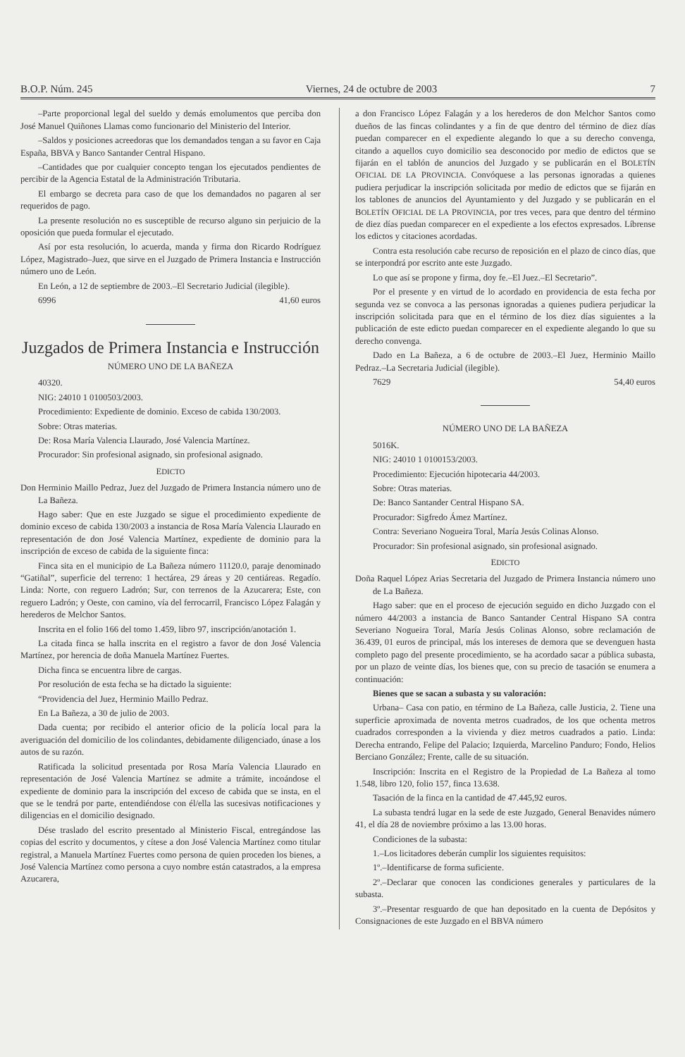B.O.P. Núm. 245 Viernes, 24 de octubre de 2003 7
–Parte proporcional legal del sueldo y demás emolumentos que perciba don José Manuel Quiñones Llamas como funcionario del Ministerio del Interior.
–Saldos y posiciones acreedoras que los demandados tengan a su favor en Caja España, BBVA y Banco Santander Central Hispano.
–Cantidades que por cualquier concepto tengan los ejecutados pendientes de percibir de la Agencia Estatal de la Administración Tributaria.
El embargo se decreta para caso de que los demandados no pagaren al ser requeridos de pago.
La presente resolución no es susceptible de recurso alguno sin perjuicio de la oposición que pueda formular el ejecutado.
Así por esta resolución, lo acuerda, manda y firma don Ricardo Rodríguez López, Magistrado–Juez, que sirve en el Juzgado de Primera Instancia e Instrucción número uno de León.
En León, a 12 de septiembre de 2003.–El Secretario Judicial (ilegible).
6996 41,60 euros
Juzgados de Primera Instancia e Instrucción
NÚMERO UNO DE LA BAÑEZA
40320.
NIG: 24010 1 0100503/2003.
Procedimiento: Expediente de dominio. Exceso de cabida 130/2003.
Sobre: Otras materias.
De: Rosa María Valencia Llaurado, José Valencia Martínez.
Procurador: Sin profesional asignado, sin profesional asignado.
EDICTO
Don Herminio Maillo Pedraz, Juez del Juzgado de Primera Instancia número uno de La Bañeza.
Hago saber: Que en este Juzgado se sigue el procedimiento expediente de dominio exceso de cabida 130/2003 a instancia de Rosa María Valencia Llaurado en representación de don José Valencia Martínez, expediente de dominio para la inscripción de exceso de cabida de la siguiente finca:
Finca sita en el municipio de La Bañeza número 11120.0, paraje denominado “Gatiñal”, superficie del terreno: 1 hectárea, 29 áreas y 20 centiáreas. Regadío. Linda: Norte, con reguero Ladrón; Sur, con terrenos de la Azucarera; Este, con reguero Ladrón; y Oeste, con camino, vía del ferrocarril, Francisco López Falagán y herederos de Melchor Santos.
Inscrita en el folio 166 del tomo 1.459, libro 97, inscripción/anotación 1.
La citada finca se halla inscrita en el registro a favor de don José Valencia Martínez, por herencia de doña Manuela Martínez Fuertes.
Dicha finca se encuentra libre de cargas.
Por resolución de esta fecha se ha dictado la siguiente:
“Providencia del Juez, Herminio Maillo Pedraz.
En La Bañeza, a 30 de julio de 2003.
Dada cuenta; por recibido el anterior oficio de la policía local para la averiguación del domicilio de los colindantes, debidamente diligenciado, únase a los autos de su razón.
Ratificada la solicitud presentada por Rosa María Valencia Llaurado en representación de José Valencia Martínez se admite a trámite, incoándose el expediente de dominio para la inscripción del exceso de cabida que se insta, en el que se le tendrá por parte, entendiéndose con él/ella las sucesivas notificaciones y diligencias en el domicilio designado.
Dése traslado del escrito presentado al Ministerio Fiscal, entregándose las copias del escrito y documentos, y cítese a don José Valencia Martínez como titular registral, a Manuela Martínez Fuertes como persona de quien proceden los bienes, a José Valencia Martínez como persona a cuyo nombre están catastrados, a la empresa Azucarera,
a don Francisco López Falagán y a los herederos de don Melchor Santos como dueños de las fincas colindantes y a fin de que dentro del término de diez días puedan comparecer en el expediente alegando lo que a su derecho convenga, citando a aquellos cuyo domicilio sea desconocido por medio de edictos que se fijarán en el tablón de anuncios del Juzgado y se publicarán en el BOLETÍN OFICIAL DE LA PROVINCIA. Convóquese a las personas ignoradas a quienes pudiera perjudicar la inscripción solicitada por medio de edictos que se fijarán en los tablones de anuncios del Ayuntamiento y del Juzgado y se publicarán en el BOLETÍN OFICIAL DE LA PROVINCIA, por tres veces, para que dentro del término de diez días puedan comparecer en el expediente a los efectos expresados. Líbrense los edictos y citaciones acordadas.
Contra esta resolución cabe recurso de reposición en el plazo de cinco días, que se interpondrá por escrito ante este Juzgado.
Lo que así se propone y firma, doy fe.–El Juez.–El Secretario”.
Por el presente y en virtud de lo acordado en providencia de esta fecha por segunda vez se convoca a las personas ignoradas a quienes pudiera perjudicar la inscripción solicitada para que en el término de los diez días siguientes a la publicación de este edicto puedan comparecer en el expediente alegando lo que su derecho convenga.
Dado en La Bañeza, a 6 de octubre de 2003.–El Juez, Herminio Maillo Pedraz.–La Secretaria Judicial (ilegible).
7629 54,40 euros
NÚMERO UNO DE LA BAÑEZA
5016K.
NIG: 24010 1 0100153/2003.
Procedimiento: Ejecución hipotecaria 44/2003.
Sobre: Otras materias.
De: Banco Santander Central Hispano SA.
Procurador: Sigfredo Ámez Martínez.
Contra: Severiano Nogueira Toral, María Jesús Colinas Alonso.
Procurador: Sin profesional asignado, sin profesional asignado.
EDICTO
Doña Raquel López Arias Secretaria del Juzgado de Primera Instancia número uno de La Bañeza.
Hago saber: que en el proceso de ejecución seguido en dicho Juzgado con el número 44/2003 a instancia de Banco Santander Central Hispano SA contra Severiano Nogueira Toral, María Jesús Colinas Alonso, sobre reclamación de 36.439, 01 euros de principal, más los intereses de demora que se devenguen hasta completo pago del presente procedimiento, se ha acordado sacar a pública subasta, por un plazo de veinte días, los bienes que, con su precio de tasación se enumera a continuación:
Bienes que se sacan a subasta y su valoración:
Urbana– Casa con patio, en término de La Bañeza, calle Justicia, 2. Tiene una superficie aproximada de noventa metros cuadrados, de los que ochenta metros cuadrados corresponden a la vivienda y diez metros cuadrados a patio. Linda: Derecha entrando, Felipe del Palacio; Izquierda, Marcelino Panduro; Fondo, Helios Berciano González; Frente, calle de su situación.
Inscripción: Inscrita en el Registro de la Propiedad de La Bañeza al tomo 1.548, libro 120, folio 157, finca 13.638.
Tasación de la finca en la cantidad de 47.445,92 euros.
La subasta tendrá lugar en la sede de este Juzgado, General Benavides número 41, el día 28 de noviembre próximo a las 13.00 horas.
Condiciones de la subasta:
1.–Los licitadores deberán cumplir los siguientes requisitos:
1º.–Identificarse de forma suficiente.
2º.–Declarar que conocen las condiciones generales y particulares de la subasta.
3º.–Presentar resguardo de que han depositado en la cuenta de Depósitos y Consignaciones de este Juzgado en el BBVA número